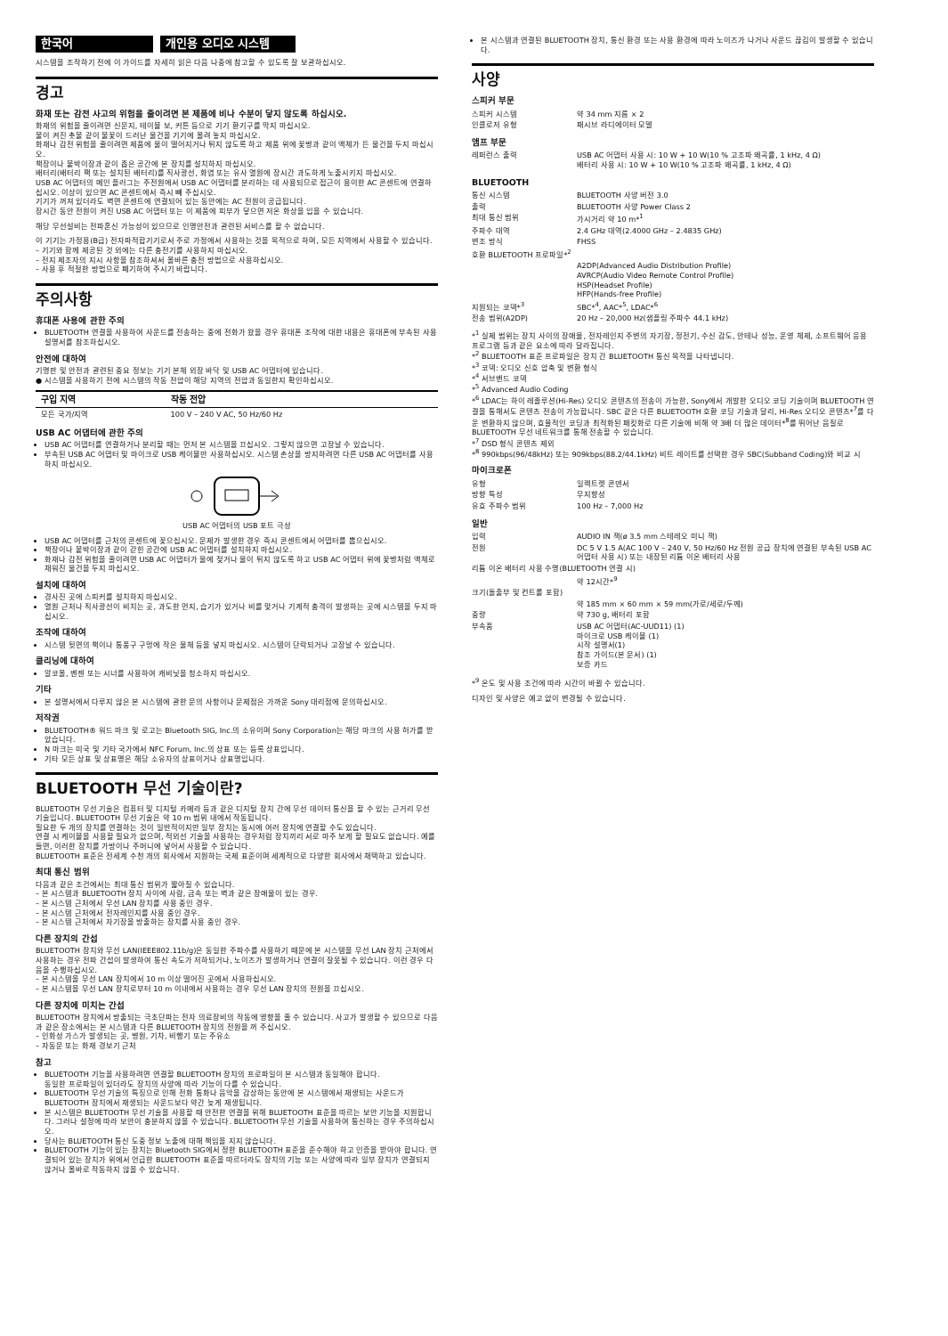한국어 개인용 오디오 시스템
시스템을 조작하기 전에 이 가이드를 자세히 읽은 다음 나중에 참고할 수 있도록 잘 보관하십시오.
경고
화재 또는 감전 사고의 위험을 줄이려면 본 제품에 비나 수분이 닿지 않도록 하십시오.
화재의 위험을 줄이려면 신문지, 테이블 보, 커튼 등으로 기기 환기구를 막지 마십시오.
불이 켜진 촛불 같이 불꽃이 드러난 물건을 기기에 올려 놓지 마십시오.
화재나 감전 위험을 줄이려면 제품에 물이 떨어지거나 튀지 않도록 하고 제품 위에 꽃병과 같이 액체가 든 물건을 두지 마십시오.
책장이나 붙박이장과 같이 좁은 공간에 본 장치를 설치하지 마십시오.
배터리(배터리 팩 또는 설치된 배터리)를 직사광선, 화염 또는 유사 열원에 장시간 과도하게 노출시키지 마십시오.
USB AC 어댑터의 메인 플러그는 주전원에서 USB AC 어댑터를 분리하는 데 사용되므로 접근이 용이한 AC 콘센트에 연결하십시오. 이상이 있으면 AC 콘센트에서 즉시 빼 주십시오.
기기가 꺼져 있더라도 벽면 콘센트에 연결되어 있는 동안에는 AC 전원이 공급됩니다.
장시간 동안 전원이 켜진 USB AC 어댑터 또는 이 제품에 피부가 닿으면 저온 화상을 입을 수 있습니다.
해당 무선설비는 전파혼신 가능성이 있으므로 인명안전과 관련된 서비스를 할 수 없습니다.
이 기기는 가정용(B급) 전자파적합기기로서 주로 가정에서 사용하는 것을 목적으로 하며, 모든 지역에서 사용할 수 있습니다.
– 기기와 함께 제공된 것 외에는 다른 충전기를 사용하지 마십시오.
– 전지 제조자의 지시 사항을 참조하셔서 올바른 충전 방법으로 사용하십시오.
– 사용 후 적절한 방법으로 폐기하여 주시기 바랍니다.
주의사항
휴대폰 사용에 관한 주의
BLUETOOTH 연결을 사용하여 사운드를 전송하는 중에 전화가 왔을 경우 휴대폰 조작에 대한 내용은 휴대폰에 부속된 사용설명서를 참조하십시오.
안전에 대하여
기명판 및 안전과 관련된 중요 정보는 기기 본체 외장 바닥 및 USB AC 어댑터에 있습니다.
● 시스템을 사용하기 전에 시스템의 작동 전압이 해당 지역의 전압과 동일한지 확인하십시오.
| 구입 지역 | 작동 전압 |
| --- | --- |
| 모든 국가/지역 | 100 V – 240 V AC, 50 Hz/60 Hz |
USB AC 어댑터에 관한 주의
USB AC 어댑터를 연결하거나 분리할 때는 먼저 본 시스템을 끄십시오. 그렇지 않으면 고장날 수 있습니다.
부속된 USB AC 어댑터 및 마이크로 USB 케이블만 사용하십시오. 시스템 손상을 방지하려면 다른 USB AC 어댑터를 사용하지 마십시오.
USB AC 어댑터의 USB 포트 극성
USB AC 어댑터를 근처의 콘센트에 꽂으십시오. 문제가 발생한 경우 즉시 콘센트에서 어댑터를 뽑으십시오.
책장이나 붙박이장과 같이 갇힌 공간에 USB AC 어댑터를 설치하지 마십시오.
화재나 감전 위험을 줄이려면 USB AC 어댑터가 물에 젖거나 물이 튀지 않도록 하고 USB AC 어댑터 위에 꽃병처럼 액체로 채워진 물건을 두지 마십시오.
설치에 대하여
경사진 곳에 스피커를 설치하지 마십시오.
열원 근처나 직사광선이 비치는 곳, 과도한 먼지, 습기가 있거나 비를 맞거나 기계적 충격이 발생하는 곳에 시스템을 두지 마십시오.
조작에 대하여
시스템 뒷면의 책이나 통풍구 구멍에 작은 물체 등을 넣지 마십시오. 시스템이 단락되거나 고장날 수 있습니다.
클리닝에 대하여
알코올, 벤젠 또는 시너를 사용하여 캐비닛을 청소하지 마십시오.
기타
본 설명서에서 다루지 않은 본 시스템에 관한 문의 사항이나 문제점은 가까운 Sony 대리점에 문의하십시오.
저작권
BLUETOOTH® 워드 마크 및 로고는 Bluetooth SIG, Inc.의 소유이며 Sony Corporation는 해당 마크의 사용 허가를 받았습니다.
N 마크는 미국 및 기타 국가에서 NFC Forum, Inc.의 상표 또는 등록 상표입니다.
기타 모든 상표 및 상표명은 해당 소유자의 상표이거나 상표명입니다.
BLUETOOTH 무선 기술이란?
BLUETOOTH 무선 기술은 컴퓨터 및 디지털 카메라 등과 같은 디지털 장치 간에 무선 데이터 통신을 할 수 있는 근거리 무선 기술입니다. BLUETOOTH 무선 기술은 약 10 m 범위 내에서 작동됩니다.
필요한 두 개의 장치를 연결하는 것이 일반적이지만 일부 장치는 동시에 여러 장치에 연결할 수도 있습니다.
연결 시 케이블을 사용할 필요가 없으며, 적외선 기술을 사용하는 경우처럼 장치끼리 서로 마주 보게 할 필요도 없습니다. 예를 들면, 이러한 장치를 가방이나 주머니에 넣어서 사용할 수 있습니다.
BLUETOOTH 표준은 전세계 수천 개의 회사에서 지원하는 국제 표준이며 세계적으로 다양한 회사에서 채택하고 있습니다.
최대 통신 범위
다음과 같은 조건에서는 최대 통신 범위가 짧아질 수 있습니다.
– 본 시스템과 BLUETOOTH 장치 사이에 사람, 금속 또는 벽과 같은 장애물이 있는 경우.
– 본 시스템 근처에서 무선 LAN 장치를 사용 중인 경우.
– 본 시스템 근처에서 전자레인지를 사용 중인 경우.
– 본 시스템 근처에서 자기장을 방출하는 장치를 사용 중인 경우.
다른 장치의 간섭
BLUETOOTH 장치와 무선 LAN(IEEE802.11b/g)은 동일한 주파수를 사용하기 때문에 본 시스템을 무선 LAN 장치 근처에서 사용하는 경우 전파 간섭이 발생하여 통신 속도가 저하되거나, 노이즈가 발생하거나 연결이 잘못될 수 있습니다. 이런 경우 다음을 수행하십시오.
– 본 시스템을 무선 LAN 장치에서 10 m 이상 떨어진 곳에서 사용하십시오.
– 본 시스템을 무선 LAN 장치로부터 10 m 이내에서 사용하는 경우 무선 LAN 장치의 전원을 끄십시오.
다른 장치에 미치는 간섭
BLUETOOTH 장치에서 방출되는 극초단파는 전자 의료장비의 작동에 영향을 줄 수 있습니다. 사고가 발생할 수 있으므로 다음과 같은 장소에서는 본 시스템과 다른 BLUETOOTH 장치의 전원을 꺼 주십시오.
– 인화성 가스가 발생되는 곳, 병원, 기차, 비행기 또는 주유소
– 자동문 또는 화재 경보기 근처
참고
BLUETOOTH 기능을 사용하려면 연결할 BLUETOOTH 장치의 프로파일이 본 시스템과 동일해야 합니다.
동일한 프로파일이 있더라도 장치의 사양에 따라 기능이 다를 수 있습니다.
BLUETOOTH 무선 기술의 특징으로 인해 전화 통화나 음악을 감상하는 동안에 본 시스템에서 재생되는 사운드가 BLUETOOTH 장치에서 재생되는 사운드보다 약간 늦게 재생됩니다.
본 시스템은 BLUETOOTH 무선 기술을 사용할 때 안전한 연결을 위해 BLUETOOTH 표준을 따르는 보안 기능을 지원합니다. 그러나 설정에 따라 보안이 충분하지 않을 수 있습니다. BLUETOOTH 무선 기술을 사용하여 통신하는 경우 주의하십시오.
당사는 BLUETOOTH 통신 도중 정보 노출에 대해 책임을 지지 않습니다.
BLUETOOTH 기능이 있는 장치는 Bluetooth SIG에서 정한 BLUETOOTH 표준을 준수해야 하고 인증을 받아야 합니다. 연결되어 있는 장치가 위에서 언급한 BLUETOOTH 표준을 따르더라도 장치의 기능 또는 사양에 따라 일부 장치가 연결되지 않거나 올바로 작동하지 않을 수 있습니다.
본 시스템과 연결된 BLUETOOTH 장치, 통신 환경 또는 사용 환경에 따라 노이즈가 나거나 사운드 끊김이 발생할 수 있습니다.
사양
스피커 부문
| 스피커 시스템 | 약 34 mm 지름 × 2 |
| 인클로저 유형 | 패시브 라디에이터 모델 |
앰프 부문
| 레퍼런스 출력 | USB AC 어댑터 사용 시: 10 W + 10 W(10 % 고조파 왜곡률, 1 kHz, 4 Ω) 배터리 사용 시: 10 W + 10 W(10 % 고조파 왜곡률, 1 kHz, 4 Ω) |
BLUETOOTH
| 통신 시스템 | BLUETOOTH 사양 버전 3.0 |
| 출력 | BLUETOOTH 사양 Power Class 2 |
| 최대 통신 범위 | 가시거리 약 10 m*<sup>1</sup> |
| 주파수 대역 | 2.4 GHz 대역(2.4000 GHz – 2.4835 GHz) |
| 변조 방식 | FHSS |
| 호환 BLUETOOTH 프로파일*<sup>2</sup> | |
| | A2DP(Advanced Audio Distribution Profile) AVRCP(Audio Video Remote Control Profile) HSP(Headset Profile) HFP(Hands-free Profile) |
| 지원되는 코덱*<sup>3</sup> | SBC*<sup>4</sup>, AAC*<sup>5</sup>, LDAC*<sup>6</sup> |
| 전송 범위(A2DP) | 20 Hz – 20,000 Hz(샘플링 주파수 44.1 kHz) |
*<sup>1</sup> 실제 범위는 장치 사이의 장애물, 전자레인지 주변의 자기장, 정전기, 수신 감도, 안테나 성능, 운영 체제, 소프트웨어 응용 프로그램 등과 같은 요소에 따라 달라집니다.
*<sup>2</sup> BLUETOOTH 표준 프로파일은 장치 간 BLUETOOTH 통신 목적을 나타냅니다.
*<sup>3</sup> 코덱: 오디오 신호 압축 및 변환 형식
*<sup>4</sup> 서브밴드 코덱
*<sup>5</sup> Advanced Audio Coding
*<sup>6</sup> LDAC는 하이 레졸루션(Hi-Res) 오디오 콘텐츠의 전송이 가능한, Sony에서 개발한 오디오 코딩 기술이며 BLUETOOTH 연결을 통해서도 콘텐츠 전송이 가능합니다. SBC 같은 다른 BLUETOOTH 호환 코딩 기술과 달리, Hi-Res 오디오 콘텐츠*<sup>7</sup>를 다운 변환하지 않으며, 효율적인 코딩과 최적화된 패킷화로 다른 기술에 비해 약 3배 더 많은 데이터*<sup>8</sup>를 뛰어난 음질로 BLUETOOTH 무선 네트워크를 통해 전송할 수 있습니다.
*<sup>7</sup> DSD 형식 콘텐츠 제외
*<sup>8</sup> 990kbps(96/48kHz) 또는 909kbps(88.2/44.1kHz) 비트 레이트를 선택한 경우 SBC(Subband Coding)와 비교 시
마이크로폰
| 유형 | 일렉트렛 콘덴서 |
| 방향 특성 | 무지향성 |
| 유효 주파수 범위 | 100 Hz – 7,000 Hz |
일반
| 입력 | AUDIO IN 잭(ø 3.5 mm 스테레오 미니 잭) |
| 전원 | DC 5 V 1.5 A(AC 100 V – 240 V, 50 Hz/60 Hz 전원 공급 장치에 연결된 부속된 USB AC 어댑터 사용 시) 또는 내장된 리튬 이온 배터리 사용 |
| 리튬 이온 배터리 사용 수명(BLUETOOTH 연결 시) | |
| | 약 12시간*<sup>9</sup> |
| 크기(돌출부 및 컨트롤 포함) | |
| | 약 185 mm × 60 mm × 59 mm(가로/세로/두께) |
| 중량 | 약 730 g, 배터리 포함 |
| 부속품 | USB AC 어댑터(AC-UUD11) (1) 마이크로 USB 케이블 (1) 시작 설명서(1) 참조 가이드(본 문서) (1) 보증 카드 |
*<sup>9</sup> 온도 및 사용 조건에 따라 시간이 바뀔 수 있습니다.
디자인 및 사양은 예고 없이 변경될 수 있습니다.